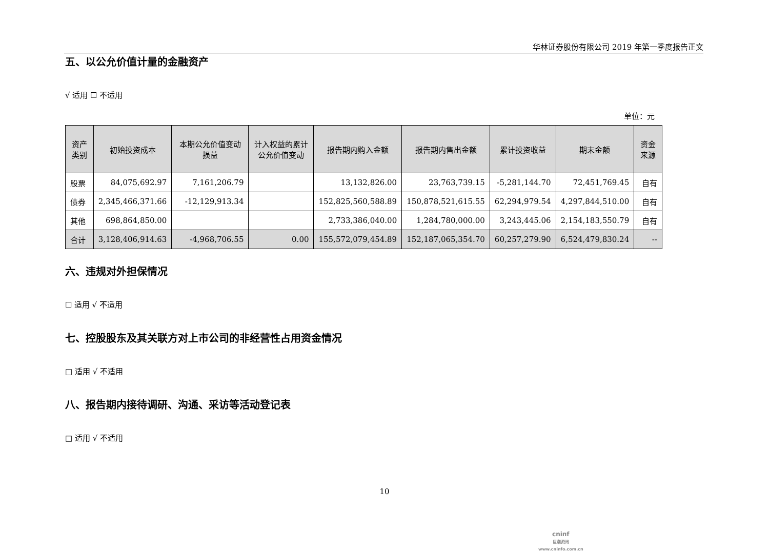华林证券股份有限公司 2019 年第一季度报告正文
五、以公允价值计量的金融资产
√ 适用 ☐ 不适用
单位：元
| 资产类别 | 初始投资成本 | 本期公允价值变动损益 | 计入权益的累计公允价值变动 | 报告期内购入金额 | 报告期内售出金额 | 累计投资收益 | 期末金额 | 资金来源 |
| --- | --- | --- | --- | --- | --- | --- | --- | --- |
| 股票 | 84,075,692.97 | 7,161,206.79 | | 13,132,826.00 | 23,763,739.15 | -5,281,144.70 | 72,451,769.45 | 自有 |
| 债券 | 2,345,466,371.66 | -12,129,913.34 | | 152,825,560,588.89 | 150,878,521,615.55 | 62,294,979.54 | 4,297,844,510.00 | 自有 |
| 其他 | 698,864,850.00 | | | 2,733,386,040.00 | 1,284,780,000.00 | 3,243,445.06 | 2,154,183,550.79 | 自有 |
| 合计 | 3,128,406,914.63 | -4,968,706.55 | 0.00 | 155,572,079,454.89 | 152,187,065,354.70 | 60,257,279.90 | 6,524,479,830.24 | -- |
六、违规对外担保情况
☐ 适用 √ 不适用
七、控股股东及其关联方对上市公司的非经营性占用资金情况
□ 适用 √ 不适用
八、报告期内接待调研、沟通、采访等活动登记表
□ 适用 √ 不适用
10
cninf
巨潮资讯
www.cninfo.com.cn